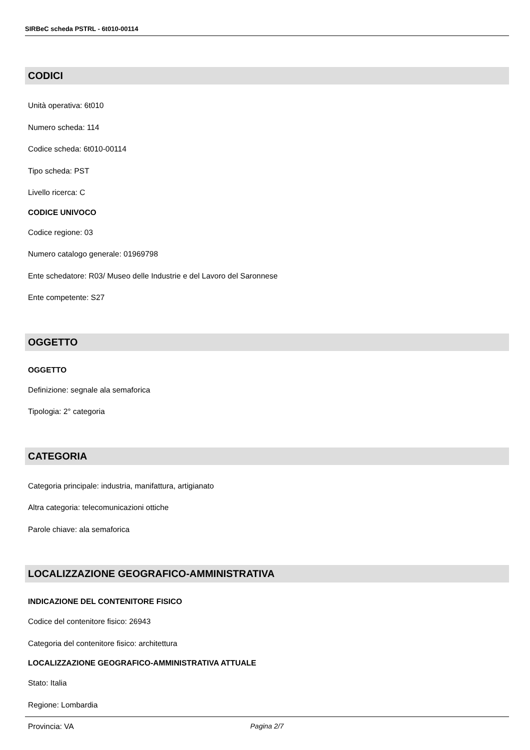SIRBeC scheda PSTRL - 6t010-00114
CODICI
Unità operativa: 6t010
Numero scheda: 114
Codice scheda: 6t010-00114
Tipo scheda: PST
Livello ricerca: C
CODICE UNIVOCO
Codice regione: 03
Numero catalogo generale: 01969798
Ente schedatore: R03/ Museo delle Industrie e del Lavoro del Saronnese
Ente competente: S27
OGGETTO
OGGETTO
Definizione: segnale ala semaforica
Tipologia: 2° categoria
CATEGORIA
Categoria principale: industria, manifattura, artigianato
Altra categoria: telecomunicazioni ottiche
Parole chiave: ala semaforica
LOCALIZZAZIONE GEOGRAFICO-AMMINISTRATIVA
INDICAZIONE DEL CONTENITORE FISICO
Codice del contenitore fisico: 26943
Categoria del contenitore fisico: architettura
LOCALIZZAZIONE GEOGRAFICO-AMMINISTRATIVA ATTUALE
Stato: Italia
Regione: Lombardia
Provincia: VA
Pagina 2/7